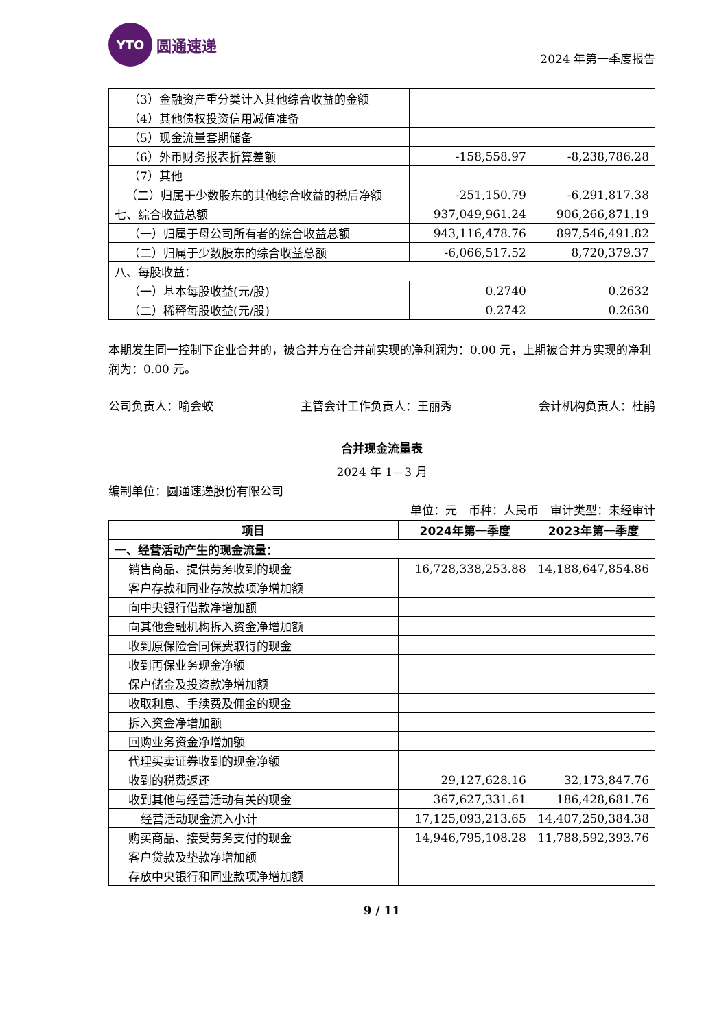YTO
圆通速递
2024 年第一季度报告
| （3）金融资产重分类计入其他综合收益的金额 | | |
| （4）其他债权投资信用减值准备 | | |
| （5）现金流量套期储备 | | |
| （6）外币财务报表折算差额 | -158,558.97 | -8,238,786.28 |
| （7）其他 | | |
| （二）归属于少数股东的其他综合收益的税后净额 | -251,150.79 | -6,291,817.38 |
| 七、综合收益总额 | 937,049,961.24 | 906,266,871.19 |
| （一）归属于母公司所有者的综合收益总额 | 943,116,478.76 | 897,546,491.82 |
| （二）归属于少数股东的综合收益总额 | -6,066,517.52 | 8,720,379.37 |
| 八、每股收益： | | |
| （一）基本每股收益(元/股) | 0.2740 | 0.2632 |
| （二）稀释每股收益(元/股) | 0.2742 | 0.2630 |
本期发生同一控制下企业合并的，被合并方在合并前实现的净利润为：0.00 元，上期被合并方实现的净利润为：0.00 元。
公司负责人：喻会蛟 主管会计工作负责人：王丽秀 会计机构负责人：杜鹃
合并现金流量表
2024 年 1—3 月
编制单位：圆通速递股份有限公司
单位：元　币种：人民币　审计类型：未经审计
| 项目 | 2024年第一季度 | 2023年第一季度 |
| --- | --- | --- |
| 一、经营活动产生的现金流量： | | |
| 销售商品、提供劳务收到的现金 | 16,728,338,253.88 | 14,188,647,854.86 |
| 客户存款和同业存放款项净增加额 | | |
| 向中央银行借款净增加额 | | |
| 向其他金融机构拆入资金净增加额 | | |
| 收到原保险合同保费取得的现金 | | |
| 收到再保业务现金净额 | | |
| 保户储金及投资款净增加额 | | |
| 收取利息、手续费及佣金的现金 | | |
| 拆入资金净增加额 | | |
| 回购业务资金净增加额 | | |
| 代理买卖证券收到的现金净额 | | |
| 收到的税费返还 | 29,127,628.16 | 32,173,847.76 |
| 收到其他与经营活动有关的现金 | 367,627,331.61 | 186,428,681.76 |
| 经营活动现金流入小计 | 17,125,093,213.65 | 14,407,250,384.38 |
| 购买商品、接受劳务支付的现金 | 14,946,795,108.28 | 11,788,592,393.76 |
| 客户贷款及垫款净增加额 | | |
| 存放中央银行和同业款项净增加额 | | |
9 / 11